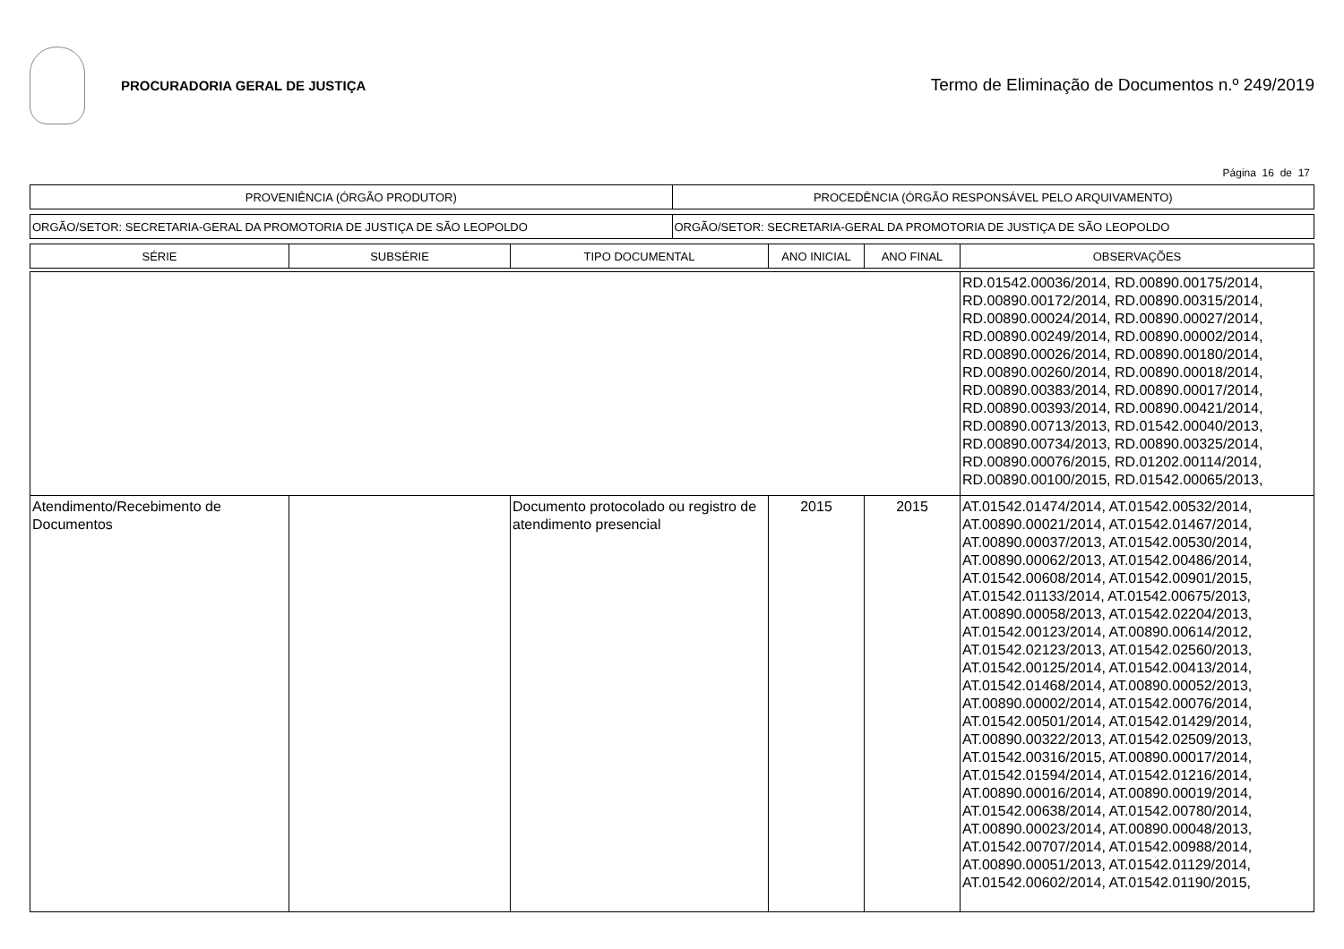PROCURADORIA GERAL DE JUSTIÇA
Termo de Eliminação de Documentos n.º 249/2019
Página 16 de 17
| PROVENIÊNCIA (ÓRGÃO PRODUTOR) | PROCEDÊNCIA (ÓRGÃO RESPONSÁVEL PELO ARQUIVAMENTO) |
| ORGÃO/SETOR: SECRETARIA-GERAL DA PROMOTORIA DE JUSTIÇA DE SÃO LEOPOLDO | ORGÃO/SETOR: SECRETARIA-GERAL DA PROMOTORIA DE JUSTIÇA DE SÃO LEOPOLDO |
| SÉRIE | SUBSÉRIE | TIPO DOCUMENTAL | ANO INICIAL | ANO FINAL | OBSERVAÇÕES |
| --- | --- | --- | --- | --- | --- |
| | | | | | RD.01542.00036/2014, RD.00890.00175/2014, RD.00890.00172/2014, RD.00890.00315/2014, RD.00890.00024/2014, RD.00890.00027/2014, RD.00890.00249/2014, RD.00890.00002/2014, RD.00890.00026/2014, RD.00890.00180/2014, RD.00890.00260/2014, RD.00890.00018/2014, RD.00890.00383/2014, RD.00890.00017/2014, RD.00890.00393/2014, RD.00890.00421/2014, RD.00890.00713/2013, RD.01542.00040/2013, RD.00890.00734/2013, RD.00890.00325/2014, RD.00890.00076/2015, RD.01202.00114/2014, RD.00890.00100/2015, RD.01542.00065/2013, |
| Atendimento/Recebimento de Documentos | | Documento protocolado ou registro de atendimento presencial | 2015 | 2015 | AT.01542.01474/2014, AT.01542.00532/2014, AT.00890.00021/2014, AT.01542.01467/2014, AT.00890.00037/2013, AT.01542.00530/2014, AT.00890.00062/2013, AT.01542.00486/2014, AT.01542.00608/2014, AT.01542.00901/2015, AT.01542.01133/2014, AT.01542.00675/2013, AT.00890.00058/2013, AT.01542.02204/2013, AT.01542.00123/2014, AT.00890.00614/2012, AT.01542.02123/2013, AT.01542.02560/2013, AT.01542.00125/2014, AT.01542.00413/2014, AT.01542.01468/2014, AT.00890.00052/2013, AT.00890.00002/2014, AT.01542.00076/2014, AT.01542.00501/2014, AT.01542.01429/2014, AT.00890.00322/2013, AT.01542.02509/2013, AT.01542.00316/2015, AT.00890.00017/2014, AT.01542.01594/2014, AT.01542.01216/2014, AT.00890.00016/2014, AT.00890.00019/2014, AT.01542.00638/2014, AT.01542.00780/2014, AT.00890.00023/2014, AT.00890.00048/2013, AT.01542.00707/2014, AT.01542.00988/2014, AT.00890.00051/2013, AT.01542.01129/2014, AT.01542.00602/2014, AT.01542.01190/2015, |